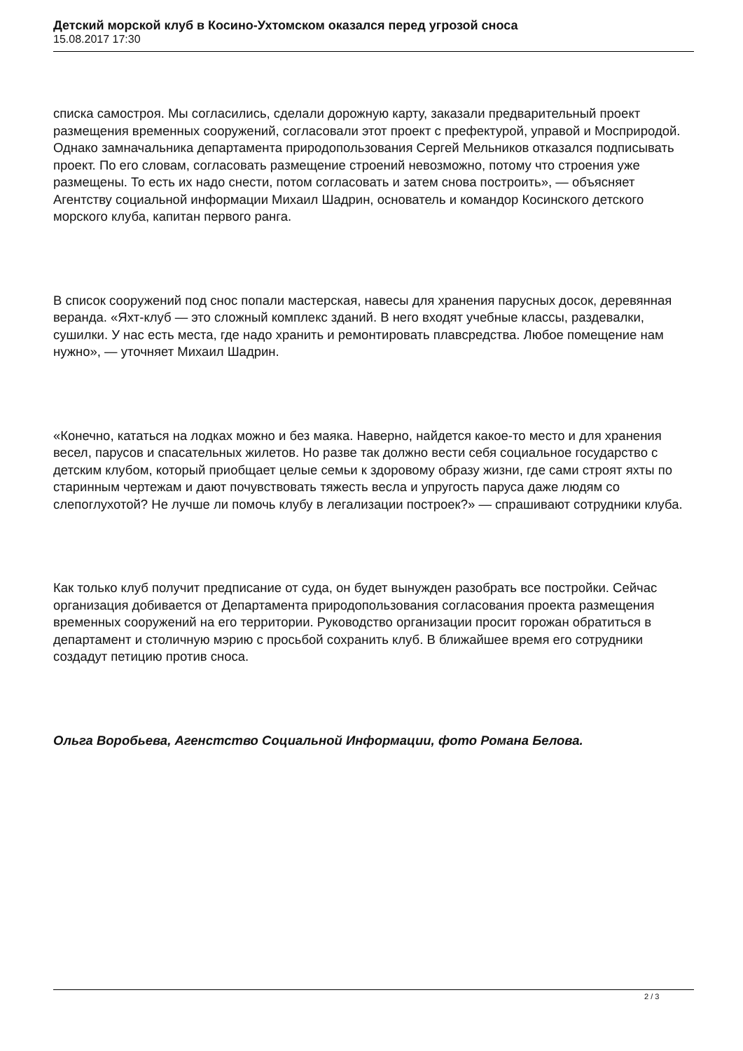Детский морской клуб в Косино-Ухтомском оказался перед угрозой сноса
15.08.2017 17:30
списка самостроя. Мы согласились, сделали дорожную карту, заказали предварительный проект размещения временных сооружений, согласовали этот проект с префектурой, управой и Мосприродой. Однако замначальника департамента природопользования Сергей Мельников отказался подписывать проект. По его словам, согласовать размещение строений невозможно, потому что строения уже размещены. То есть их надо снести, потом согласовать и затем снова построить», — объясняет Агентству социальной информации Михаил Шадрин, основатель и командор Косинского детского морского клуба, капитан первого ранга.
В список сооружений под снос попали мастерская, навесы для хранения парусных досок, деревянная веранда. «Яхт-клуб — это сложный комплекс зданий. В него входят учебные классы, раздевалки, сушилки. У нас есть места, где надо хранить и ремонтировать плавсредства. Любое помещение нам нужно», — уточняет Михаил Шадрин.
«Конечно, кататься на лодках можно и без маяка. Наверно, найдется какое-то место и для хранения весел, парусов и спасательных жилетов. Но разве так должно вести себя социальное государство с детским клубом, который приобщает целые семьи к здоровому образу жизни, где сами строят яхты по старинным чертежам и дают почувствовать тяжесть весла и упругость паруса даже людям со слепоглухотой? Не лучше ли помочь клубу в легализации построек?» — спрашивают сотрудники клуба.
Как только клуб получит предписание от суда, он будет вынужден разобрать все постройки. Сейчас организация добивается от Департамента природопользования согласования проекта размещения временных сооружений на его территории. Руководство организации просит горожан обратиться в департамент и столичную мэрию с просьбой сохранить клуб. В ближайшее время его сотрудники создадут петицию против сноса.
Ольга Воробьева, Агенстство Социальной Информации, фото Романа Белова.
2 / 3